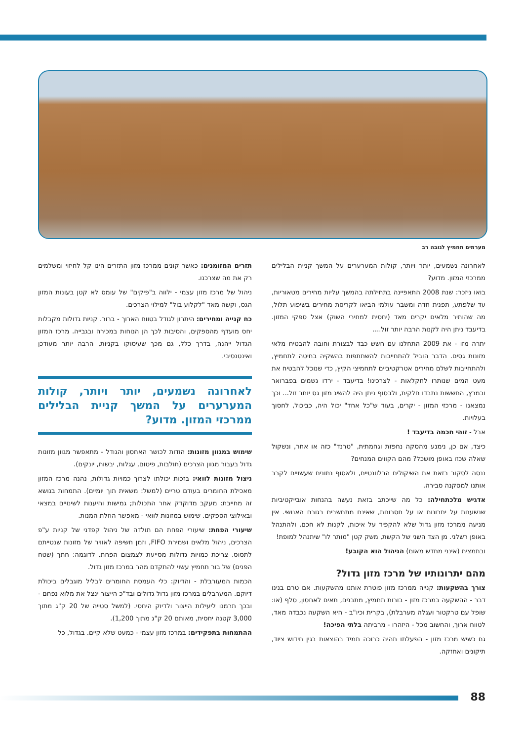מערמים תחמיץ לגובה רב
לאחרונה נשמעים, יותר ויותר, קולות המערערים על המשך קניית הבלילים ממרכזי המזון. מדוע?
בואו ניזכר: שנת 2008 התאפיינה בתחילתה בהמשך עליות מחירים מטאוריות, עד שלפתע, תפנית חדה ומשבר עולמי הביאו לקריסת מחירים בשיפוע תלול, מה שהותיר מלאים יקרים מאד (יחסית למחירי השוק) אצל ספקי המזון. בדיעבד ניתן היה לקנות הרבה יותר זול....
יתרה מזו - את 2009 התחלנו עם חשש כבד לבצורת וחובה להבטיח מלאי מזונות גסים. הדבר הוביל להתחייבות להשתתפות בהשקיה בחיטה לתחמיץ, ולהתחייבות לשלם מחירים אטרקטיביים לתחמיצי הקיץ, כדי שנוכל להבטיח את מעט המים שנותרו לחקלאות - לצרכינו! בדיעבד - ירדו גשמים בפברואר ובמרץ, החששות נתבדו חלקית, ולבסוף ניתן היה להשיג מזון גס יותר זול... וכך נמצאנו - מרכזי המזון - יקרים, בעוד ש"כל אחד" יכול היה, כביכול, לחסוך בעלויות.
אבל - זוהי חכמה בדיעבד !
כיצד, אם כן, נימנע מהסקה נחפזת וגחמתית, "טרנד" כזה או אחר, ונשקול שאלה שכזו באופן מושכל? מהם הקווים המנחים?
ננסה לסקור בזאת את השיקולים הרלוונטיים, ולאסוף נתונים שעשויים לקרב אותנו למסקנה סבירה.
אדגיש מלכתחילה: כל מה שייכתב בזאת נעשה בהנחות אובייקטיביות שנשענות על יתרונות או על חסרונות, שאינם מתחשבים בגורם האנושי. אין מניעה ממרכז מזון גדול שלא להקפיד על איכות, לקנות לא חכם, ולהתנהל באופן רשלני. מן הצד השני של הקשת, משק קטן "מותר לו" שיתנהל למופת!
ובתמצית (אינני מחדש מאום) הניהול הוא הקובע!
מהם יתרונותיו של מרכז מזון גדול?
צורך בהשקעות: קנייה ממרכז מזון פוטרת אותנו מהשקעות. אם טרם בנינו דבר - ההשקעה במרכז מזון - בורות תחמיץ, מתבנים, תאים לאחסון, סלף (או: שופל עם טרקטור ועגלה מערבלת), בקרית וכיו"ב - היא השקעה נכבדה מאד, לטווח ארוך, והחשוב מכל - היזהרו - מרביתה בלתי הפיכה!
גם כשיש מרכז מזון - הפעלתו תהיה כרוכה תמיד בהוצאות בגין חידוש ציוד, תיקונים ואחזקה.
תזרים המזומנים: כאשר קונים ממרכז מזון התזרים הינו קל לחיזוי ומשלמים רק את מה שצרכנו.
ניהול של מרכז מזון עצמי - ילווה ב"פיקים" של עומס לא קטן בעונות המזון הגס, וקשה מאד "לקלוע בול" למילוי הצרכים.
כח קנייה ומחירים: היתרון לגודל בטווח הארוך - ברור. קניות גדולות מקבלות יחס מועדף מהספקים, והסיבות לכך הן הנוחות במכירה ובגבייה. מרכז המזון הגדול ייהנה, בדרך כלל, גם מכך שעיסוקו בקניות, הרבה יותר מעודכן ואינטנסיבי.
לאחרונה נשמעים, יותר ויותר, קולות המערערים על המשך קניית הבלילים ממרכזי המזון. מדוע?
שימוש במגוון מזונות: הודות לכושר האחסון והגודל - מתאפשר מגוון מזונות גדול בעבור מגוון הצרכים (חולבות, פיטום, עגלות, יבשות, יונקים).
ניצול מזונות לוואי: בזכות יכולתו לצרוך כמויות גדולות, נהנה מרכז המזון מאכילת החומרים בעודם טריים (למשל: משאית תוך יומיים). התמחות בנושא זה מחייבת: מעקב מדוקדק אחר התכולות; גמישות והיענות לשינויים במצאי ובאילוצי הספקים. שימוש במזונות לוואי - מאפשר הוזלת המנות.
שיעורי הפחת: שיעורי הפחת הם תולדה של ניהול קפדני של קניות ע"פ הצרכים, ניהול מלאים ושמירת FIFO, וזמן חשיפה לאוויר של מזונות שנטייתם לתסוס. צריכת כמויות גדולות מסייעת לצמצום הפחת. לדוגמה: חתך (שטח הפנים) של בור תחמיץ עשוי להתקדם מהר במרכז מזון גדול.
הכמות המעורבלת - והדיוק: כלי העמסת החומרים לבליל מוגבלים ביכולת דיוקם. המערבלים במרכז מזון גדול גדולים ובד"כ הייצור ינצל את מלוא נפחם - ובכך תרמנו ליעילות הייצור ולדיוק היחסי. (למשל סטייה של 20 ק"ג מתוך 3,000 קטנה יחסית, מאותם 20 ק"ג מתוך 1,200).
ההתמחות בתפקידים: במרכז מזון עצמי - כמעט שלא קיים. בגדול, כל
88